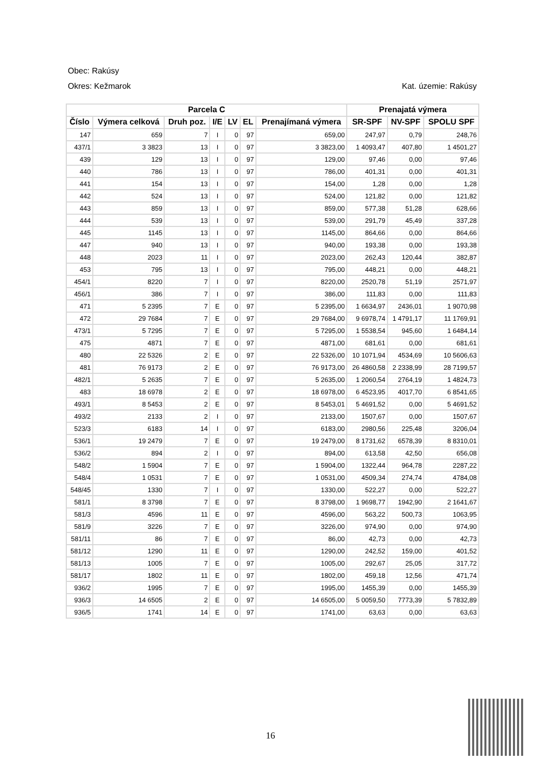Obec: Rakúsy
Okres: Kežmarok Kat. územie: Rakúsy
| Parcela C | | | | | | | Prenajatá výmera | | |
| --- | --- | --- | --- | --- | --- | --- | --- | --- | --- |
| Číslo | Výmera celková | Druh poz. | I/E | LV | EL | Prenajímaná výmera | SR-SPF | NV-SPF | SPOLU SPF |
| 147 | 659 | 7 | I | 0 | 97 | 659,00 | 247,97 | 0,79 | 248,76 |
| 437/1 | 3 3823 | 13 | I | 0 | 97 | 3 3823,00 | 1 4093,47 | 407,80 | 1 4501,27 |
| 439 | 129 | 13 | I | 0 | 97 | 129,00 | 97,46 | 0,00 | 97,46 |
| 440 | 786 | 13 | I | 0 | 97 | 786,00 | 401,31 | 0,00 | 401,31 |
| 441 | 154 | 13 | I | 0 | 97 | 154,00 | 1,28 | 0,00 | 1,28 |
| 442 | 524 | 13 | I | 0 | 97 | 524,00 | 121,82 | 0,00 | 121,82 |
| 443 | 859 | 13 | I | 0 | 97 | 859,00 | 577,38 | 51,28 | 628,66 |
| 444 | 539 | 13 | I | 0 | 97 | 539,00 | 291,79 | 45,49 | 337,28 |
| 445 | 1145 | 13 | I | 0 | 97 | 1145,00 | 864,66 | 0,00 | 864,66 |
| 447 | 940 | 13 | I | 0 | 97 | 940,00 | 193,38 | 0,00 | 193,38 |
| 448 | 2023 | 11 | I | 0 | 97 | 2023,00 | 262,43 | 120,44 | 382,87 |
| 453 | 795 | 13 | I | 0 | 97 | 795,00 | 448,21 | 0,00 | 448,21 |
| 454/1 | 8220 | 7 | I | 0 | 97 | 8220,00 | 2520,78 | 51,19 | 2571,97 |
| 456/1 | 386 | 7 | I | 0 | 97 | 386,00 | 111,83 | 0,00 | 111,83 |
| 471 | 5 2395 | 7 | E | 0 | 97 | 5 2395,00 | 1 6634,97 | 2436,01 | 1 9070,98 |
| 472 | 29 7684 | 7 | E | 0 | 97 | 29 7684,00 | 9 6978,74 | 1 4791,17 | 11 1769,91 |
| 473/1 | 5 7295 | 7 | E | 0 | 97 | 5 7295,00 | 1 5538,54 | 945,60 | 1 6484,14 |
| 475 | 4871 | 7 | E | 0 | 97 | 4871,00 | 681,61 | 0,00 | 681,61 |
| 480 | 22 5326 | 2 | E | 0 | 97 | 22 5326,00 | 10 1071,94 | 4534,69 | 10 5606,63 |
| 481 | 76 9173 | 2 | E | 0 | 97 | 76 9173,00 | 26 4860,58 | 2 2338,99 | 28 7199,57 |
| 482/1 | 5 2635 | 7 | E | 0 | 97 | 5 2635,00 | 1 2060,54 | 2764,19 | 1 4824,73 |
| 483 | 18 6978 | 2 | E | 0 | 97 | 18 6978,00 | 6 4523,95 | 4017,70 | 6 8541,65 |
| 493/1 | 8 5453 | 2 | E | 0 | 97 | 8 5453,01 | 5 4691,52 | 0,00 | 5 4691,52 |
| 493/2 | 2133 | 2 | I | 0 | 97 | 2133,00 | 1507,67 | 0,00 | 1507,67 |
| 523/3 | 6183 | 14 | I | 0 | 97 | 6183,00 | 2980,56 | 225,48 | 3206,04 |
| 536/1 | 19 2479 | 7 | E | 0 | 97 | 19 2479,00 | 8 1731,62 | 6578,39 | 8 8310,01 |
| 536/2 | 894 | 2 | I | 0 | 97 | 894,00 | 613,58 | 42,50 | 656,08 |
| 548/2 | 1 5904 | 7 | E | 0 | 97 | 1 5904,00 | 1322,44 | 964,78 | 2287,22 |
| 548/4 | 1 0531 | 7 | E | 0 | 97 | 1 0531,00 | 4509,34 | 274,74 | 4784,08 |
| 548/45 | 1330 | 7 | I | 0 | 97 | 1330,00 | 522,27 | 0,00 | 522,27 |
| 581/1 | 8 3798 | 7 | E | 0 | 97 | 8 3798,00 | 1 9698,77 | 1942,90 | 2 1641,67 |
| 581/3 | 4596 | 11 | E | 0 | 97 | 4596,00 | 563,22 | 500,73 | 1063,95 |
| 581/9 | 3226 | 7 | E | 0 | 97 | 3226,00 | 974,90 | 0,00 | 974,90 |
| 581/11 | 86 | 7 | E | 0 | 97 | 86,00 | 42,73 | 0,00 | 42,73 |
| 581/12 | 1290 | 11 | E | 0 | 97 | 1290,00 | 242,52 | 159,00 | 401,52 |
| 581/13 | 1005 | 7 | E | 0 | 97 | 1005,00 | 292,67 | 25,05 | 317,72 |
| 581/17 | 1802 | 11 | E | 0 | 97 | 1802,00 | 459,18 | 12,56 | 471,74 |
| 936/2 | 1995 | 7 | E | 0 | 97 | 1995,00 | 1455,39 | 0,00 | 1455,39 |
| 936/3 | 14 6505 | 2 | E | 0 | 97 | 14 6505,00 | 5 0059,50 | 7773,39 | 5 7832,89 |
| 936/5 | 1741 | 14 | E | 0 | 97 | 1741,00 | 63,63 | 0,00 | 63,63 |
16